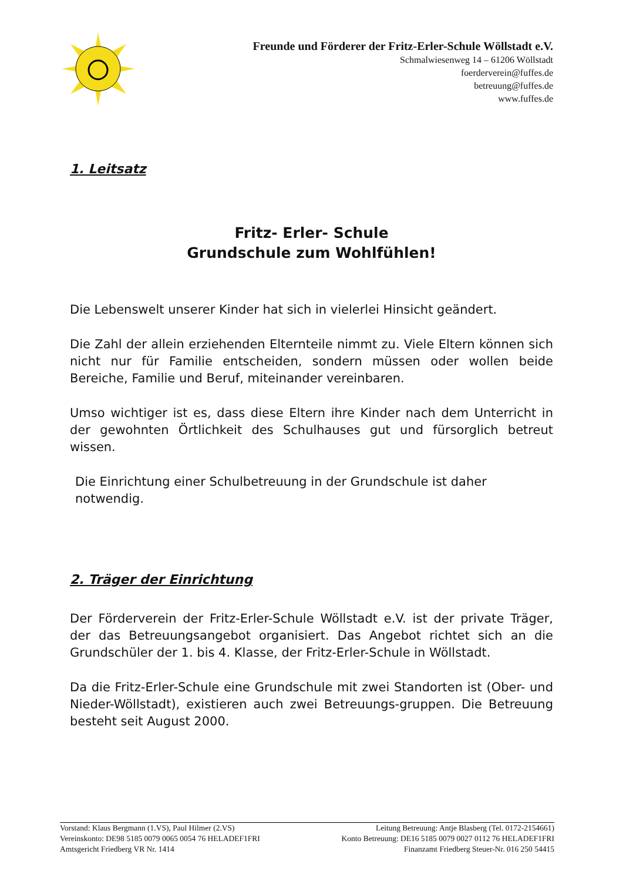Freunde und Förderer der Fritz-Erler-Schule Wöllstadt e.V.
Schmalwiesenweg 14 – 61206 Wöllstadt
foerderverein@fuffes.de
betreuung@fuffes.de
www.fuffes.de
1. Leitsatz
Fritz- Erler- Schule
Grundschule zum Wohlfühlen!
Die Lebenswelt unserer Kinder hat sich in vielerlei Hinsicht geändert.
Die Zahl der allein erziehenden Elternteile nimmt zu. Viele Eltern können sich nicht nur für Familie entscheiden, sondern müssen oder wollen beide Bereiche, Familie und Beruf, miteinander vereinbaren.
Umso wichtiger ist es, dass diese Eltern ihre Kinder nach dem Unterricht in der gewohnten Örtlichkeit des Schulhauses gut und fürsorglich betreut wissen.
Die Einrichtung einer Schulbetreuung in der Grundschule ist daher
notwendig.
2. Träger der Einrichtung
Der Förderverein der Fritz-Erler-Schule Wöllstadt e.V. ist der private Träger, der das Betreuungsangebot organisiert. Das Angebot richtet sich an die Grundschüler der 1. bis 4. Klasse, der Fritz-Erler-Schule in Wöllstadt.
Da die Fritz-Erler-Schule eine Grundschule mit zwei Standorten ist (Ober- und Nieder-Wöllstadt), existieren auch zwei Betreuungs-gruppen. Die Betreuung besteht seit August 2000.
Vorstand: Klaus Bergmann (1.VS), Paul Hilmer (2.VS) Leitung Betreuung: Antje Blasberg (Tel. 0172-2154661)
Vereinskonto: DE98 5185 0079 0065 0054 76 HELADEF1FRI Konto Betreuung: DE16 5185 0079 0027 0112 76 HELADEF1FRI
Amtsgericht Friedberg VR Nr. 1414 Finanzamt Friedberg Steuer-Nr. 016 250 54415